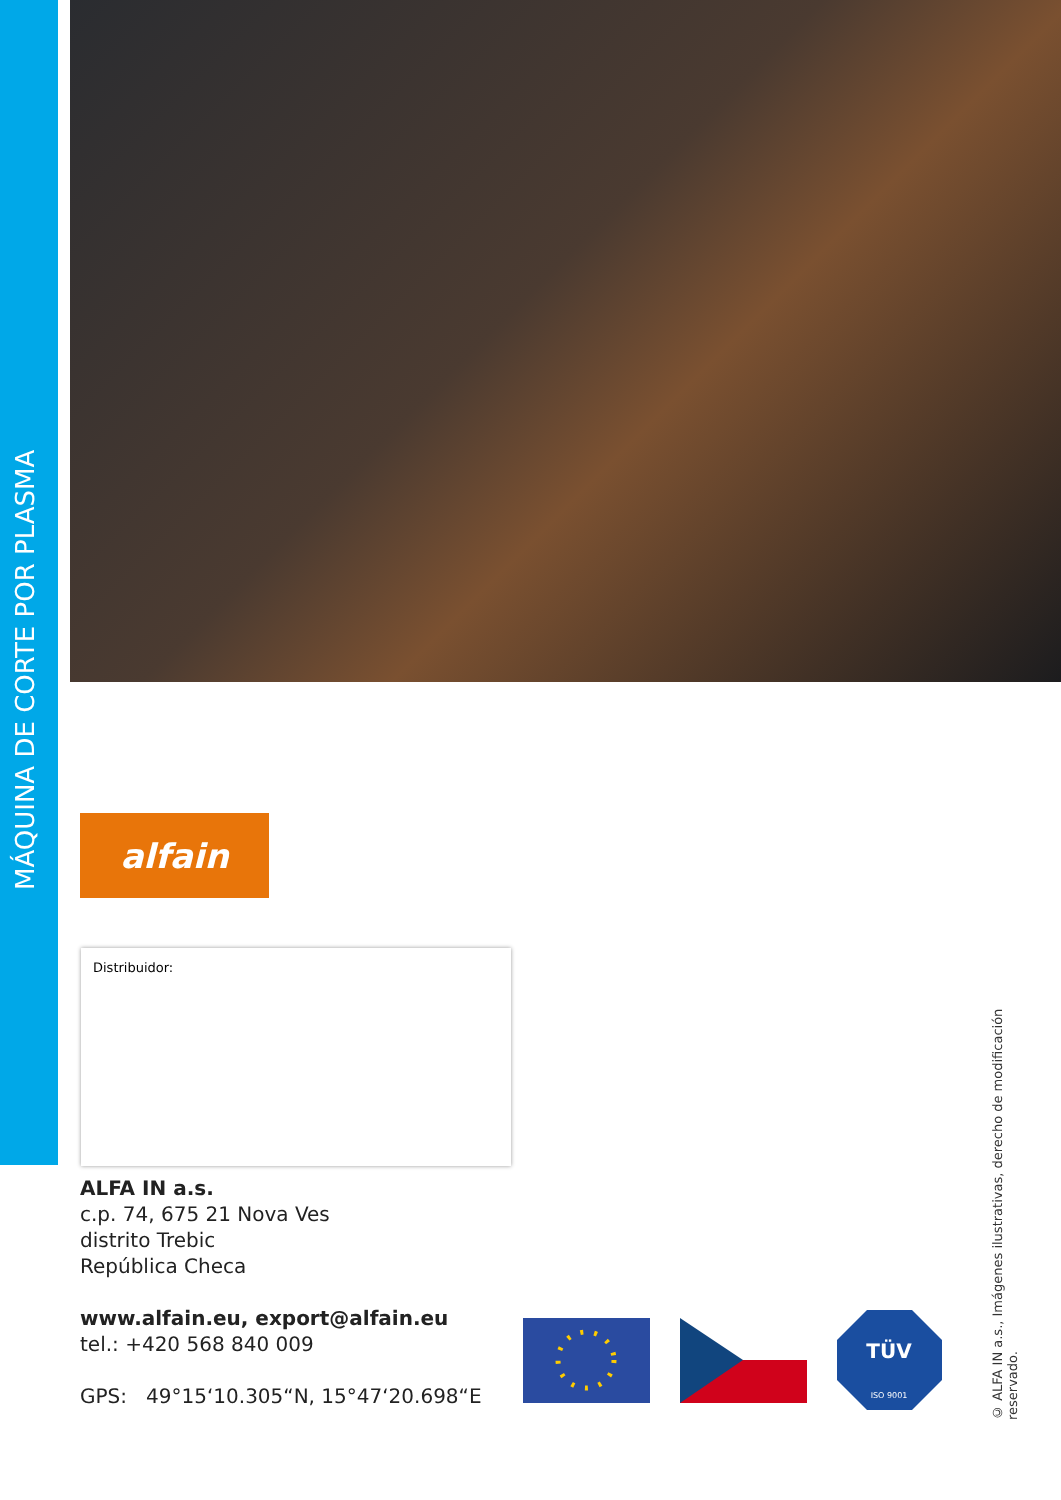MÁQUINA DE CORTE POR PLASMA
alfain
Distribuidor:
ALFA IN a.s.
c.p. 74, 675 21 Nova Ves
distrito Trebic
República Checa
www.alfain.eu, export@alfain.eu
tel.: +420 568 840 009
GPS: 49°15‘10.305“N, 15°47‘20.698“E
TÜV
ISO 9001
© ALFA IN a.s., Imágenes ilustrativas, derecho de modificación reservado.